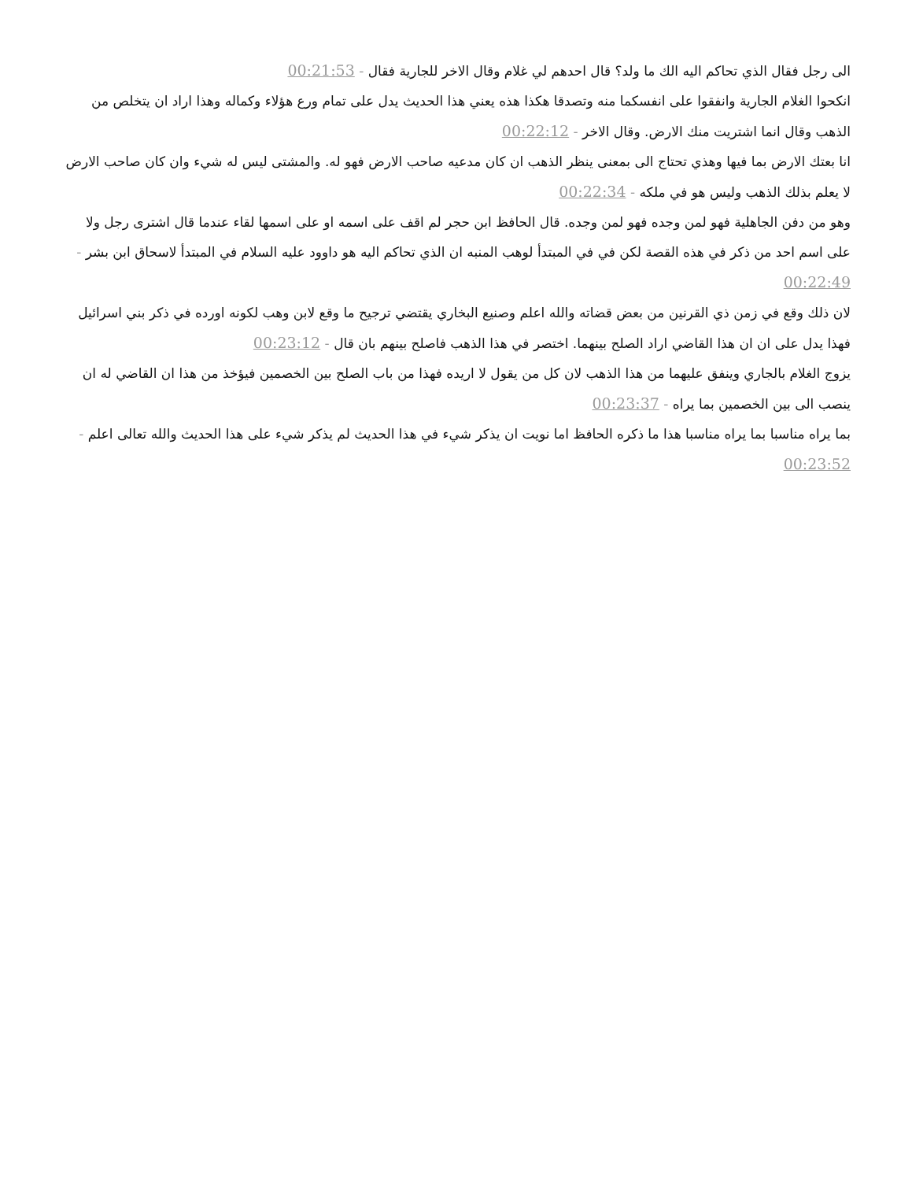الى رجل فقال الذي تحاكم اليه الك ما ولد؟ قال احدهم لي غلام وقال الاخر للجارية فقال - 00:21:53
انكحوا الغلام الجارية وانفقوا على انفسكما منه وتصدقا هكذا هذه يعني هذا الحديث يدل على تمام ورع هؤلاء وكماله وهذا اراد ان يتخلص من الذهب وقال انما اشتريت منك الارض. وقال الاخر - 00:22:12
انا بعتك الارض بما فيها وهذي تحتاج الى بمعنى ينظر الذهب ان كان مدعيه صاحب الارض فهو له. والمشتى ليس له شيء وان كان صاحب الارض لا يعلم بذلك الذهب وليس هو في ملكه - 00:22:34
وهو من دفن الجاهلية فهو لمن وجده فهو لمن وجده. قال الحافظ ابن حجر لم اقف على اسمه او على اسمها لقاء عندما قال اشترى رجل ولا على اسم احد من ذكر في هذه القصة لكن في في المبتدأ لوهب المنبه ان الذي تحاكم اليه هو داوود عليه السلام في المبتدأ لاسحاق ابن بشر - 00:22:49
لان ذلك وقع في زمن ذي القرنين من بعض قضاته والله اعلم وصنيع البخاري يقتضي ترجيح ما وقع لابن وهب لكونه اورده في ذكر بني اسرائيل فهذا يدل على ان ان هذا القاضي اراد الصلح بينهما. اختصر في هذا الذهب فاصلح بينهم بان قال - 00:23:12
يزوج الغلام بالجاري وينفق عليهما من هذا الذهب لان كل من يقول لا اريده فهذا من باب الصلح بين الخصمين فيؤخذ من هذا ان القاضي له ان ينصب الى بين الخصمين بما يراه - 00:23:37
بما يراه مناسبا بما يراه مناسبا هذا ما ذكره الحافظ اما نويت ان يذكر شيء في هذا الحديث لم يذكر شيء على هذا الحديث والله تعالى اعلم - 00:23:52